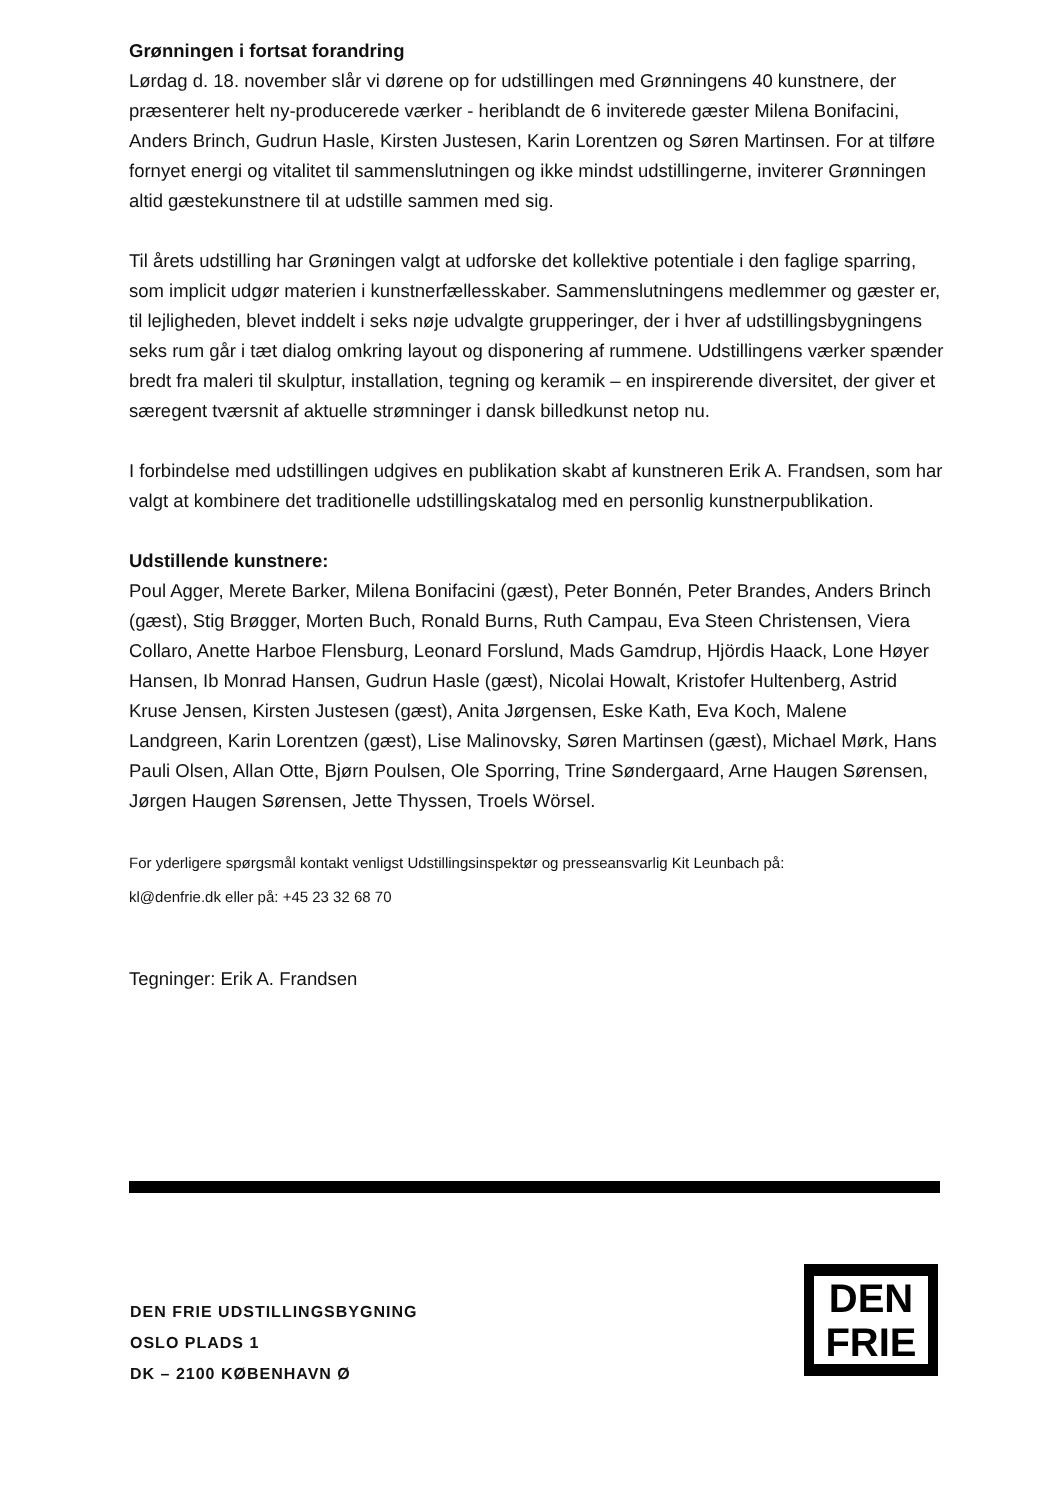Grønningen i fortsat forandring
Lørdag d. 18. november slår vi dørene op for udstillingen med Grønningens 40 kunstnere, der præsenterer helt ny-producerede værker - heriblandt de 6 inviterede gæster Milena Bonifacini, Anders Brinch, Gudrun Hasle, Kirsten Justesen, Karin Lorentzen og Søren Martinsen. For at tilføre fornyet energi og vitalitet til sammenslutningen og ikke mindst udstillingerne, inviterer Grønningen altid gæstekunstnere til at udstille sammen med sig.
Til årets udstilling har Grøningen valgt at udforske det kollektive potentiale i den faglige sparring, som implicit udgør materien i kunstnerfællesskaber. Sammenslutningens medlemmer og gæster er, til lejligheden, blevet inddelt i seks nøje udvalgte grupperinger, der i hver af udstillingsbygningens seks rum går i tæt dialog omkring layout og disponering af rummene. Udstillingens værker spænder bredt fra maleri til skulptur, installation, tegning og keramik – en inspirerende diversitet, der giver et særegent tværsnit af aktuelle strømninger i dansk billedkunst netop nu.
I forbindelse med udstillingen udgives en publikation skabt af kunstneren Erik A. Frandsen, som har valgt at kombinere det traditionelle udstillingskatalog med en personlig kunstnerpublikation.
Udstillende kunstnere:
Poul Agger, Merete Barker, Milena Bonifacini (gæst), Peter Bonnén, Peter Brandes, Anders Brinch (gæst), Stig Brøgger, Morten Buch, Ronald Burns, Ruth Campau, Eva Steen Christensen, Viera Collaro, Anette Harboe Flensburg, Leonard Forslund, Mads Gamdrup, Hjördis Haack, Lone Høyer Hansen, Ib Monrad Hansen, Gudrun Hasle (gæst), Nicolai Howalt, Kristofer Hultenberg, Astrid Kruse Jensen, Kirsten Justesen (gæst), Anita Jørgensen, Eske Kath, Eva Koch, Malene Landgreen, Karin Lorentzen (gæst), Lise Malinovsky, Søren Martinsen (gæst), Michael Mørk, Hans Pauli Olsen, Allan Otte, Bjørn Poulsen, Ole Sporring, Trine Søndergaard, Arne Haugen Sørensen, Jørgen Haugen Sørensen, Jette Thyssen, Troels Wörsel.
For yderligere spørgsmål kontakt venligst Udstillingsinspektør og presseansvarlig Kit Leunbach på:
kl@denfrie.dk eller på: +45 23 32 68 70
Tegninger: Erik A. Frandsen
DEN FRIE UDSTILLINGSBYGNING
OSLO PLADS 1
DK – 2100 KØBENHAVN Ø
DEN
FRIE